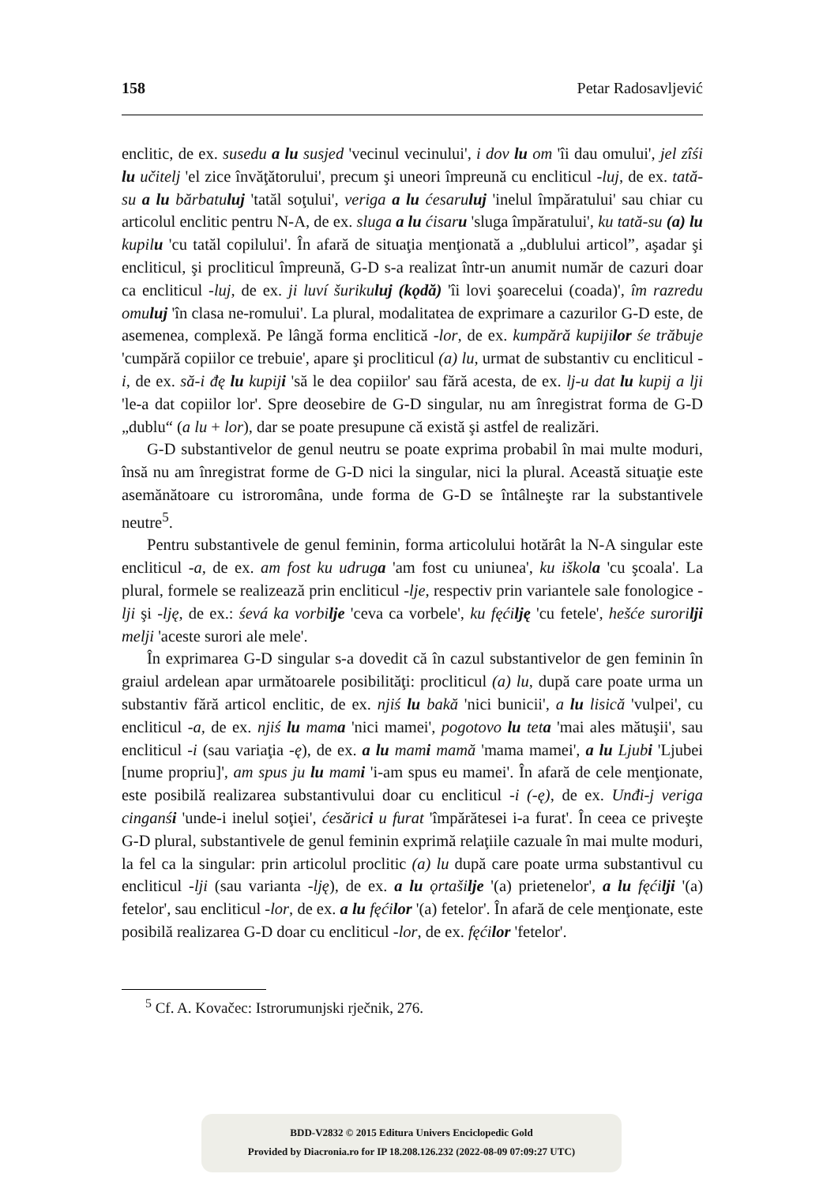158 Petar Radosavljević
enclitic, de ex. susedu a lu susjed 'vecinul vecinului', i dov lu om 'îi dau omului', jel zîśi lu učitelj 'el zice învăţătorului', precum şi uneori împreună cu encliticul -luj, de ex. tată-su a lu bărbatuluj 'tatăl soţului', veriga a lu ćesaruluj 'inelul împăratului' sau chiar cu articolul enclitic pentru N-A, de ex. sluga a lu ćisaru 'sluga împăratului', ku tată-su (a) lu kupilu 'cu tatăl copilului'. În afară de situaţia menţionată a „dublului articol”, aşadar şi encliticul, şi procliticul împreună, G-D s-a realizat într-un anumit număr de cazuri doar ca encliticul -luj, de ex. ji luví šurikuluj (kǫdă) 'îi lovi şoarecelui (coada)', îm razredu omuluj 'în clasa ne-romului'. La plural, modalitatea de exprimare a cazurilor G-D este, de asemenea, complexă. Pe lângă forma enclitică -lor, de ex. kumpără kupijilor śe trăbuje 'cumpără copiilor ce trebuie', apare şi procliticul (a) lu, urmat de substantiv cu encliticul -i, de ex. să-i đę lu kupiji 'să le dea copiilor' sau fără acesta, de ex. lj-u dat lu kupij a lji 'le-a dat copiilor lor'. Spre deosebire de G-D singular, nu am înregistrat forma de G-D „dublu“ (a lu + lor), dar se poate presupune că există şi astfel de realizări.
G-D substantivelor de genul neutru se poate exprima probabil în mai multe moduri, însă nu am înregistrat forme de G-D nici la singular, nici la plural. Această situaţie este asemănătoare cu istroromâna, unde forma de G-D se întâlneşte rar la substantivele neutre<sup>5</sup>.
Pentru substantivele de genul feminin, forma articolului hotărât la N-A singular este encliticul -a, de ex. am fost ku udruga 'am fost cu uniunea', ku iškola 'cu şcoala'. La plural, formele se realizează prin encliticul -lje, respectiv prin variantele sale fonologice -lji şi -lję, de ex.: śevá ka vorbilje 'ceva ca vorbele', ku fęćilję 'cu fetele', hešće surorilji melji 'aceste surori ale mele'.
În exprimarea G-D singular s-a dovedit că în cazul substantivelor de gen feminin în graiul ardelean apar următoarele posibilităţi: procliticul (a) lu, după care poate urma un substantiv fără articol enclitic, de ex. njiś lu bakă 'nici bunicii', a lu lisică 'vulpei', cu encliticul -a, de ex. njiś lu mama 'nici mamei', pogotovo lu teta 'mai ales mătuşii', sau encliticul -i (sau variaţia -ę), de ex. a lu mami mamă 'mama mamei', a lu Ljubi 'Ljubei [nume propriu]', am spus ju lu mami 'i-am spus eu mamei'. În afară de cele menţionate, este posibilă realizarea substantivului doar cu encliticul -i (-ę), de ex. Unđi-j veriga cinganśi 'unde-i inelul soţiei', ćesărici u furat 'împărătesei i-a furat'. În ceea ce priveşte G-D plural, substantivele de genul feminin exprimă relaţiile cazuale în mai multe moduri, la fel ca la singular: prin articolul proclitic (a) lu după care poate urma substantivul cu encliticul -lji (sau varianta -lję), de ex. a lu ǫrtašilje '(a) prietenelor', a lu fęćilji '(a) fetelor', sau encliticul -lor, de ex. a lu fęćilor '(a) fetelor'. În afară de cele menţionate, este posibilă realizarea G-D doar cu encliticul -lor, de ex. fęćilor 'fetelor'.
<sup>5</sup> Cf. A. Kovačec: Istrorumunjski rječnik, 276.
BDD-V2832 © 2015 Editura Univers Enciclopedic Gold
Provided by Diacronia.ro for IP 18.208.126.232 (2022-08-09 07:09:27 UTC)